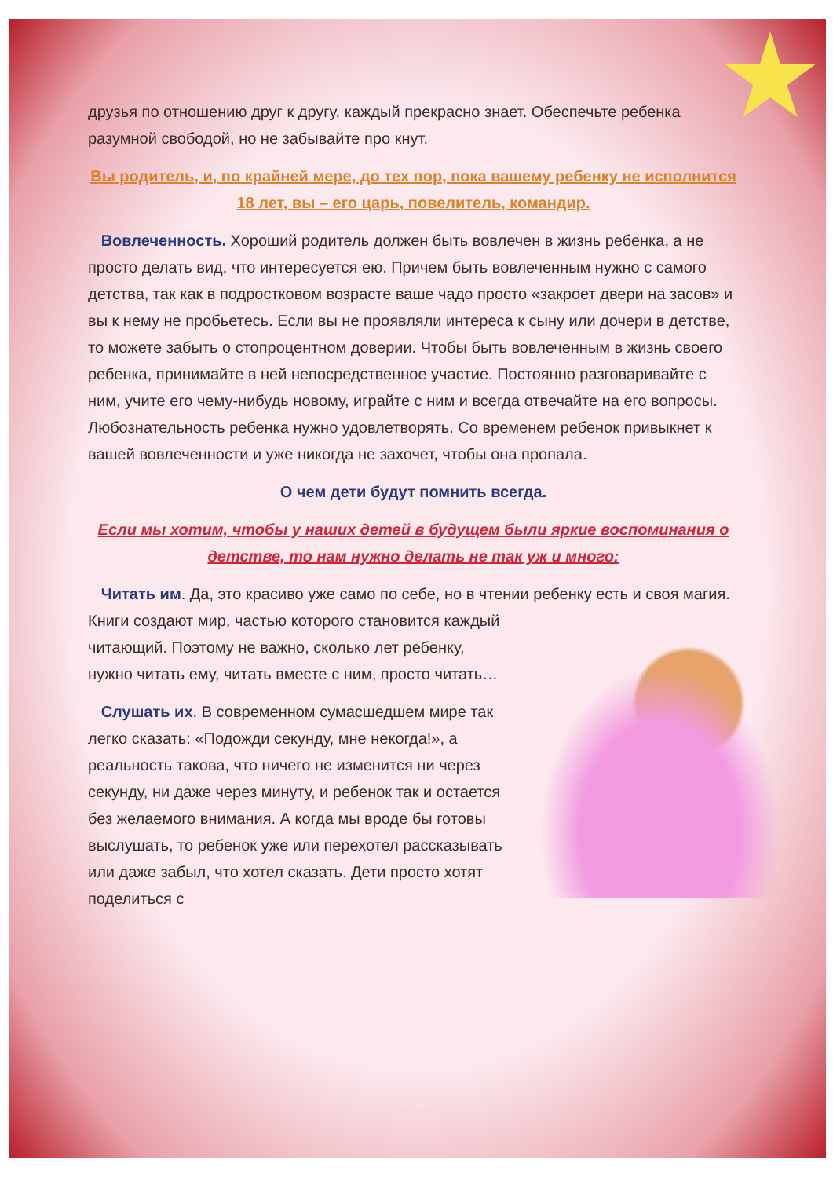друзья по отношению друг к другу, каждый прекрасно знает. Обеспечьте ребенка разумной свободой, но не забывайте про кнут.
Вы родитель, и, по крайней мере, до тех пор, пока вашему ребенку не исполнится 18 лет, вы – его царь, повелитель, командир.
Вовлеченность. Хороший родитель должен быть вовлечен в жизнь ребенка, а не просто делать вид, что интересуется ею. Причем быть вовлеченным нужно с самого детства, так как в подростковом возрасте ваше чадо просто «закроет двери на засов» и вы к нему не пробьетесь. Если вы не проявляли интереса к сыну или дочери в детстве, то можете забыть о стопроцентном доверии. Чтобы быть вовлеченным в жизнь своего ребенка, принимайте в ней непосредственное участие. Постоянно разговаривайте с ним, учите его чему-нибудь новому, играйте с ним и всегда отвечайте на его вопросы. Любознательность ребенка нужно удовлетворять. Со временем ребенок привыкнет к вашей вовлеченности и уже никогда не захочет, чтобы она пропала.
О чем дети будут помнить всегда.
Если мы хотим, чтобы у наших детей в будущем были яркие воспоминания о детстве, то нам нужно делать не так уж и много:
Читать им. Да, это красиво уже само по себе, но в чтении ребенку есть и своя магия. Книги создают мир, частью которого становится каждый читающий. Поэтому не важно, сколько лет ребенку, нужно читать ему, читать вместе с ним, просто читать…
Слушать их. В современном сумасшедшем мире так легко сказать: «Подожди секунду, мне некогда!», а реальность такова, что ничего не изменится ни через секунду, ни даже через минуту, и ребенок так и остается без желаемого внимания. А когда мы вроде бы готовы выслушать, то ребенок уже или перехотел рассказывать или даже забыл, что хотел сказать. Дети просто хотят поделиться с